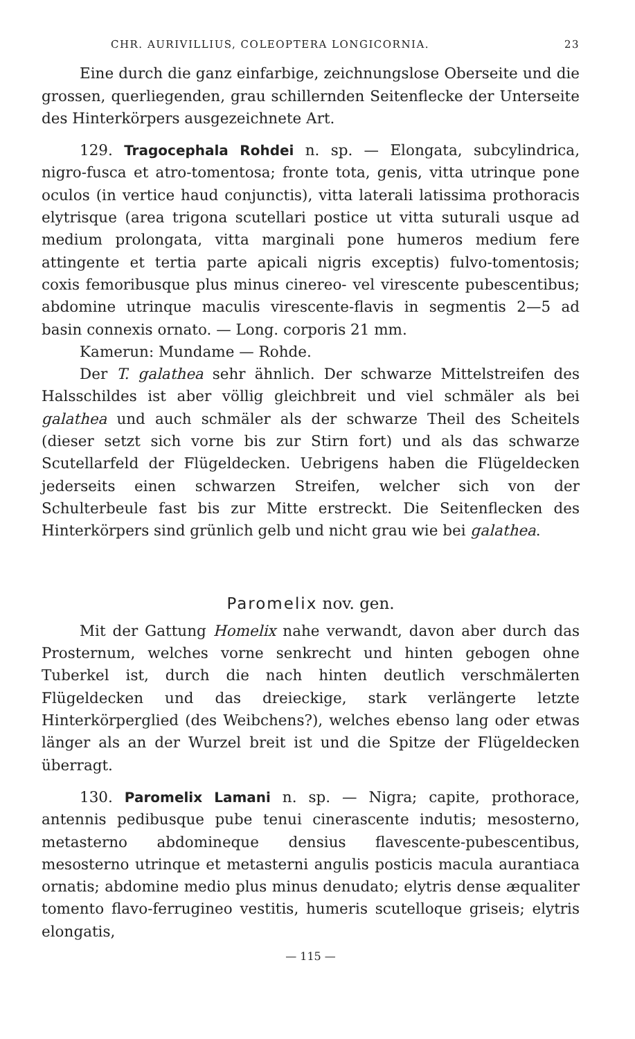CHR. AURIVILLIUS, COLEOPTERA LONGICORNIA. 23
Eine durch die ganz einfarbige, zeichnungslose Oberseite und die grossen, querliegenden, grau schillernden Seitenflecke der Unterseite des Hinterkörpers ausgezeichnete Art.
129. Tragocephala Rohdei n. sp. — Elongata, subcylindrica, nigro-fusca et atro-tomentosa; fronte tota, genis, vitta utrinque pone oculos (in vertice haud conjunctis), vitta laterali latissima prothoracis elytrisque (area trigona scutellari postice ut vitta suturali usque ad medium prolongata, vitta marginali pone humeros medium fere attingente et tertia parte apicali nigris exceptis) fulvo-tomentosis; coxis femoribusque plus minus cinereo- vel virescente pubescentibus; abdomine utrinque maculis virescente-flavis in segmentis 2—5 ad basin connexis ornato. — Long. corporis 21 mm.
Kamerun: Mundame — Rohde.
Der T. galathea sehr ähnlich. Der schwarze Mittelstreifen des Halsschildes ist aber völlig gleichbreit und viel schmäler als bei galathea und auch schmäler als der schwarze Theil des Scheitels (dieser setzt sich vorne bis zur Stirn fort) und als das schwarze Scutellarfeld der Flügeldecken. Uebrigens haben die Flügeldecken jederseits einen schwarzen Streifen, welcher sich von der Schulterbeule fast bis zur Mitte erstreckt. Die Seitenflecken des Hinterkörpers sind grünlich gelb und nicht grau wie bei galathea.
Paromelix nov. gen.
Mit der Gattung Homelix nahe verwandt, davon aber durch das Prosternum, welches vorne senkrecht und hinten gebogen ohne Tuberkel ist, durch die nach hinten deutlich verschmälerten Flügeldecken und das dreieckige, stark verlängerte letzte Hinterkörperglied (des Weibchens?), welches ebenso lang oder etwas länger als an der Wurzel breit ist und die Spitze der Flügeldecken überragt.
130. Paromelix Lamani n. sp. — Nigra; capite, prothorace, antennis pedibusque pube tenui cinerascente indutis; mesosterno, metasterno abdomineque densius flavescente-pubescentibus, mesosterno utrinque et metasterni angulis posticis macula aurantiaca ornatis; abdomine medio plus minus denudato; elytris dense æqualiter tomento flavo-ferrugineo vestitis, humeris scutelloque griseis; elytris elongatis,
— 115 —